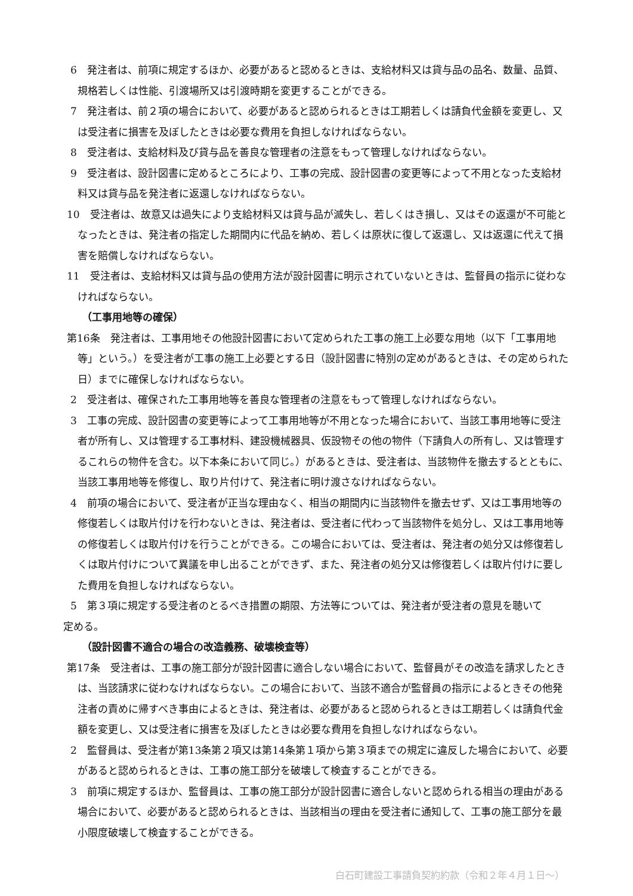6　発注者は、前項に規定するほか、必要があると認めるときは、支給材料又は貸与品の品名、数量、品質、規格若しくは性能、引渡場所又は引渡時期を変更することができる。
7　発注者は、前２項の場合において、必要があると認められるときは工期若しくは請負代金額を変更し、又は受注者に損害を及ぼしたときは必要な費用を負担しなければならない。
8　受注者は、支給材料及び貸与品を善良な管理者の注意をもって管理しなければならない。
9　受注者は、設計図書に定めるところにより、工事の完成、設計図書の変更等によって不用となった支給材料又は貸与品を発注者に返還しなければならない。
10　受注者は、故意又は過失により支給材料又は貸与品が滅失し、若しくはき損し、又はその返還が不可能となったときは、発注者の指定した期間内に代品を納め、若しくは原状に復して返還し、又は返還に代えて損害を賠償しなければならない。
11　受注者は、支給材料又は貸与品の使用方法が設計図書に明示されていないときは、監督員の指示に従わなければならない。
（工事用地等の確保）
第16条　発注者は、工事用地その他設計図書において定められた工事の施工上必要な用地（以下「工事用地等」という。）を受注者が工事の施工上必要とする日（設計図書に特別の定めがあるときは、その定められた日）までに確保しなければならない。
2　受注者は、確保された工事用地等を善良な管理者の注意をもって管理しなければならない。
3　工事の完成、設計図書の変更等によって工事用地等が不用となった場合において、当該工事用地等に受注者が所有し、又は管理する工事材料、建設機械器具、仮設物その他の物件（下請負人の所有し、又は管理するこれらの物件を含む。以下本条において同じ。）があるときは、受注者は、当該物件を撤去するとともに、当該工事用地等を修復し、取り片付けて、発注者に明け渡さなければならない。
4　前項の場合において、受注者が正当な理由なく、相当の期間内に当該物件を撤去せず、又は工事用地等の修復若しくは取片付けを行わないときは、発注者は、受注者に代わって当該物件を処分し、又は工事用地等の修復若しくは取片付けを行うことができる。この場合においては、受注者は、発注者の処分又は修復若しくは取片付けについて異議を申し出ることができず、また、発注者の処分又は修復若しくは取片付けに要した費用を負担しなければならない。
5　第３項に規定する受注者のとるべき措置の期限、方法等については、発注者が受注者の意見を聴いて
定める。
（設計図書不適合の場合の改造義務、破壊検査等）
第17条　受注者は、工事の施工部分が設計図書に適合しない場合において、監督員がその改造を請求したときは、当該請求に従わなければならない。この場合において、当該不適合が監督員の指示によるときその他発注者の責めに帰すべき事由によるときは、発注者は、必要があると認められるときは工期若しくは請負代金額を変更し、又は受注者に損害を及ぼしたときは必要な費用を負担しなければならない。
2　監督員は、受注者が第13条第２項又は第14条第１項から第３項までの規定に違反した場合において、必要があると認められるときは、工事の施工部分を破壊して検査することができる。
3　前項に規定するほか、監督員は、工事の施工部分が設計図書に適合しないと認められる相当の理由がある場合において、必要があると認められるときは、当該相当の理由を受注者に通知して、工事の施工部分を最小限度破壊して検査することができる。
白石町建設工事請負契約約款（令和２年４月１日～）